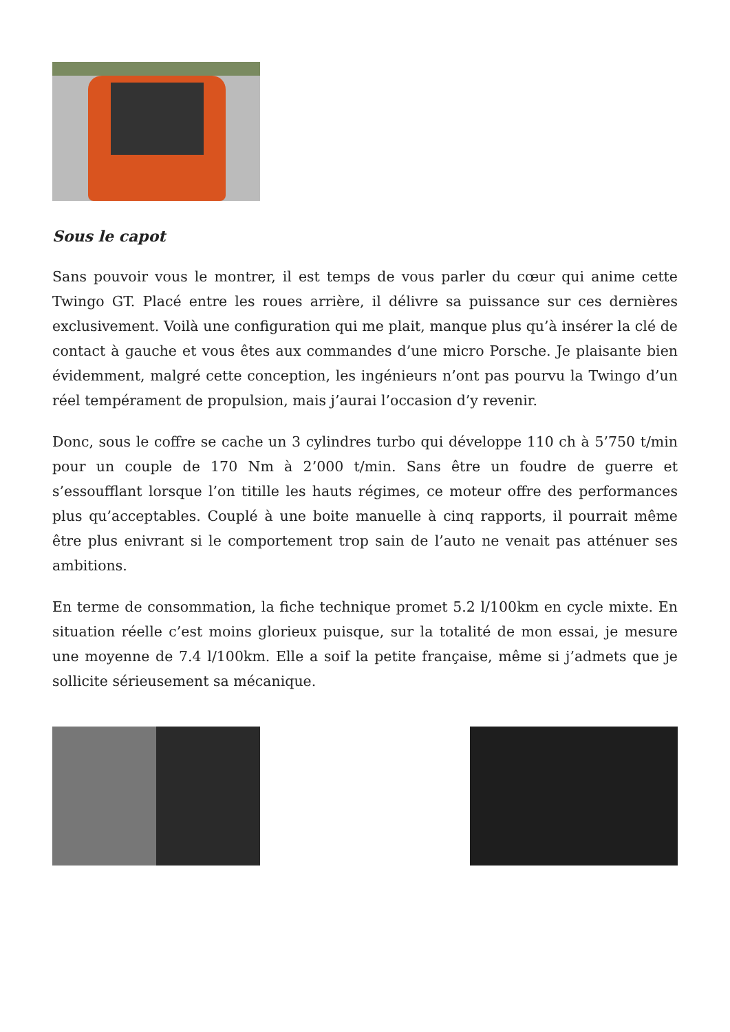Sous le capot
Sans pouvoir vous le montrer, il est temps de vous parler du cœur qui anime cette Twingo GT. Placé entre les roues arrière, il délivre sa puissance sur ces dernières exclusivement. Voilà une configuration qui me plait, manque plus qu’à insérer la clé de contact à gauche et vous êtes aux commandes d’une micro Porsche. Je plaisante bien évidemment, malgré cette conception, les ingénieurs n’ont pas pourvu la Twingo d’un réel tempérament de propulsion, mais j’aurai l’occasion d’y revenir.
Donc, sous le coffre se cache un 3 cylindres turbo qui développe 110 ch à 5’750 t/min pour un couple de 170 Nm à 2’000 t/min. Sans être un foudre de guerre et s’essoufflant lorsque l’on titille les hauts régimes, ce moteur offre des performances plus qu’acceptables. Couplé à une boite manuelle à cinq rapports, il pourrait même être plus enivrant si le comportement trop sain de l’auto ne venait pas atténuer ses ambitions.
En terme de consommation, la fiche technique promet 5.2 l/100km en cycle mixte. En situation réelle c’est moins glorieux puisque, sur la totalité de mon essai, je mesure une moyenne de 7.4 l/100km. Elle a soif la petite française, même si j’admets que je sollicite sérieusement sa mécanique.